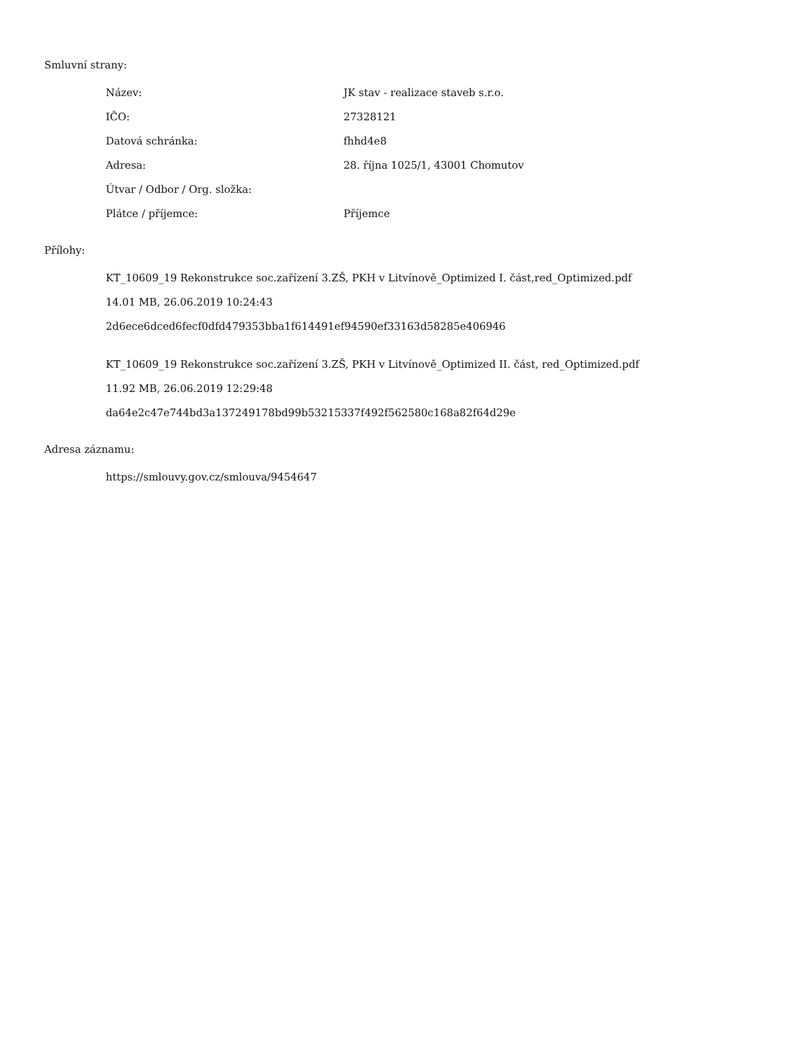Smluvní strany:
Název: JK stav - realizace staveb s.r.o.
IČO: 27328121
Datová schránka: fhhd4e8
Adresa: 28. října 1025/1, 43001 Chomutov
Útvar / Odbor / Org. složka:
Plátce / příjemce: Příjemce
Přílohy:
KT_10609_19 Rekonstrukce soc.zařízení 3.ZŠ, PKH v Litvínově_Optimized I. část,red_Optimized.pdf
14.01 MB, 26.06.2019 10:24:43
2d6ece6dced6fecf0dfd479353bba1f614491ef94590ef33163d58285e406946
KT_10609_19 Rekonstrukce soc.zařízení 3.ZŠ, PKH v Litvínově_Optimized II. část, red_Optimized.pdf
11.92 MB, 26.06.2019 12:29:48
da64e2c47e744bd3a137249178bd99b53215337f492f562580c168a82f64d29e
Adresa záznamu:
https://smlouvy.gov.cz/smlouva/9454647